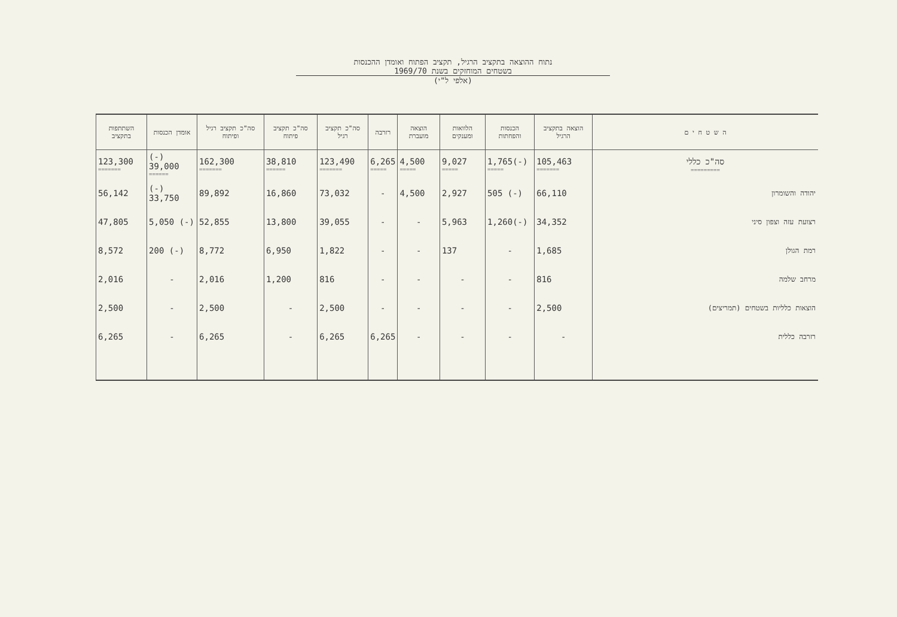נתוח ההוצאה בתקציב הרגיל, תקציב הפתוח ואומדן ההכנסות
בשטחים המוחזקים בשנת 1969/70
(אלפי ל"י)
| ה ש ט ח י ם | הוצאה בתקציב הרגיל | הכנסות והפחתות | הלוואות ומענקים | הוצאה מועברת | רזרבה | סה"כ תקציב רגיל | סה"כ תקציב פיתוח | סה"כ תקציב רגיל ופיתוח | אומדן הכנסות | השתתפות בתקציב |
| --- | --- | --- | --- | --- | --- | --- | --- | --- | --- | --- |
| סה"כ כללי ========= | 105,463 ======= | (-)1,765 ===== | 9,027 ===== | 4,500 ===== | 6,265 ===== | 123,490 ======= | 38,810 ====== | 162,300 ======= | (-) 39,000 ====== | 123,300 ======= |
| יהודה והשומרון | 66,110 | (-) 505 | 2,927 | 4,500 | - | 73,032 | 16,860 | 89,892 | (-) 33,750 | 56,142 |
| רצועת עזה וצפון סיני | 34,352 | (-)1,260 | 5,963 | - | - | 39,055 | 13,800 | 52,855 | (-) 5,050 | 47,805 |
| רמת הגולן | 1,685 | - | 137 | - | - | 1,822 | 6,950 | 8,772 | (-) 200 | 8,572 |
| מרחב שלמה | 816 | - | - | - | - | 816 | 1,200 | 2,016 | - | 2,016 |
| הוצאות כלליות בשטחים (תמריצים) | 2,500 | - | - | - | - | 2,500 | - | 2,500 | - | 2,500 |
| רזרבה כללית | - | - | - | - | 6,265 | 6,265 | - | 6,265 | - | 6,265 |